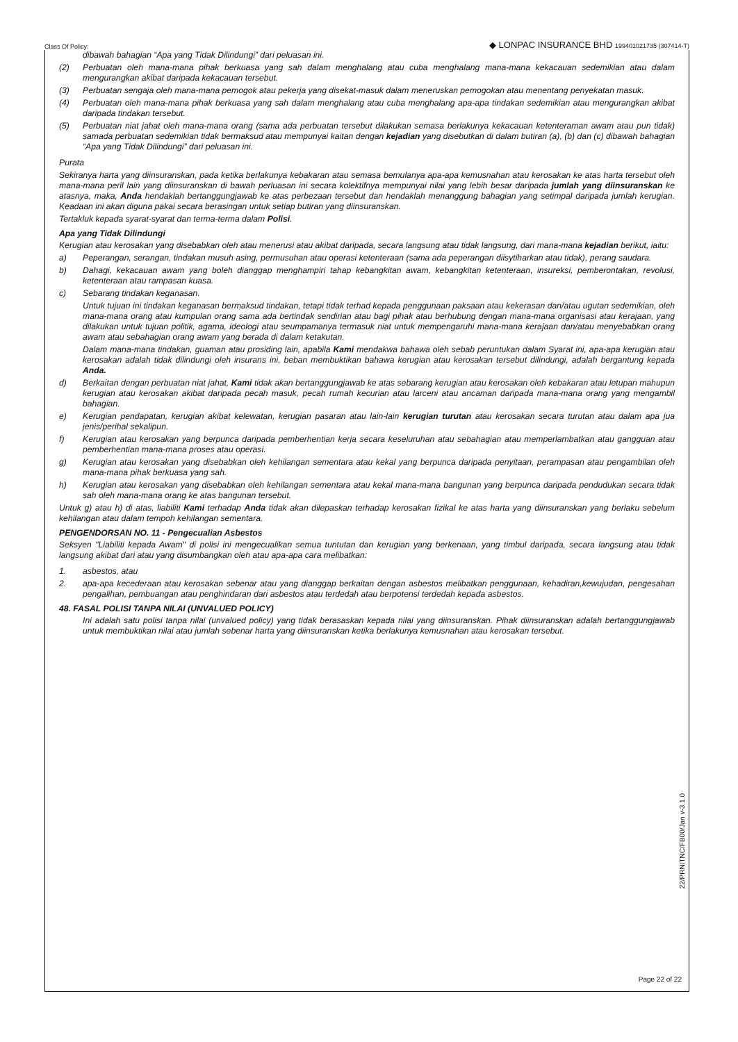Class Of Policy:
◆ LONPAC INSURANCE BHD 199401021735 (307414-T)
dibawah bahagian “Apa yang Tidak Dilindungi” dari peluasan ini.
(2) Perbuatan oleh mana-mana pihak berkuasa yang sah dalam menghalang atau cuba menghalang mana-mana kekacauan sedemikian atau dalam mengurangkan akibat daripada kekacauan tersebut.
(3) Perbuatan sengaja oleh mana-mana pemogok atau pekerja yang disekat-masuk dalam meneruskan pemogokan atau menentang penyekatan masuk.
(4) Perbuatan oleh mana-mana pihak berkuasa yang sah dalam menghalang atau cuba menghalang apa-apa tindakan sedemikian atau mengurangkan akibat daripada tindakan tersebut.
(5) Perbuatan niat jahat oleh mana-mana orang (sama ada perbuatan tersebut dilakukan semasa berlakunya kekacauan ketenteraman awam atau pun tidak) samada perbuatan sedemikian tidak bermaksud atau mempunyai kaitan dengan kejadian yang disebutkan di dalam butiran (a), (b) dan (c) dibawah bahagian “Apa yang Tidak Dilindungi” dari peluasan ini.
Purata
Sekiranya harta yang diinsuranskan, pada ketika berlakunya kebakaran atau semasa bemulanya apa-apa kemusnahan atau kerosakan ke atas harta tersebut oleh mana-mana peril lain yang diinsuranskan di bawah perluasan ini secara kolektifnya mempunyai nilai yang lebih besar daripada jumlah yang diinsuranskan ke atasnya, maka, Anda hendaklah bertanggungjawab ke atas perbezaan tersebut dan hendaklah menanggung bahagian yang setimpal daripada jumlah kerugian. Keadaan ini akan diguna pakai secara berasingan untuk setiap butiran yang diinsuranskan.
Tertakluk kepada syarat-syarat dan terma-terma dalam Polisi.
Apa yang Tidak Dilindungi
Kerugian atau kerosakan yang disebabkan oleh atau menerusi atau akibat daripada, secara langsung atau tidak langsung, dari mana-mana kejadian berikut, iaitu:
a) Peperangan, serangan, tindakan musuh asing, permusuhan atau operasi ketenteraan (sama ada peperangan diisytiharkan atau tidak), perang saudara.
b) Dahagi, kekacauan awam yang boleh dianggap menghampiri tahap kebangkitan awam, kebangkitan ketenteraan, insureksi, pemberontakan, revolusi, ketenteraan atau rampasan kuasa.
c) Sebarang tindakan keganasan.
Untuk tujuan ini tindakan keganasan bermaksud tindakan, tetapi tidak terhad kepada penggunaan paksaan atau kekerasan dan/atau ugutan sedemikian, oleh mana-mana orang atau kumpulan orang sama ada bertindak sendirian atau bagi pihak atau berhubung dengan mana-mana organisasi atau kerajaan, yang dilakukan untuk tujuan politik, agama, ideologi atau seumpamanya termasuk niat untuk mempengaruhi mana-mana kerajaan dan/atau menyebabkan orang awam atau sebahagian orang awam yang berada di dalam ketakutan.
Dalam mana-mana tindakan, guaman atau prosiding lain, apabila Kami mendakwa bahawa oleh sebab peruntukan dalam Syarat ini, apa-apa kerugian atau kerosakan adalah tidak dilindungi oleh insurans ini, beban membuktikan bahawa kerugian atau kerosakan tersebut dilindungi, adalah bergantung kepada Anda.
d) Berkaitan dengan perbuatan niat jahat, Kami tidak akan bertanggungjawab ke atas sebarang kerugian atau kerosakan oleh kebakaran atau letupan mahupun kerugian atau kerosakan akibat daripada pecah masuk, pecah rumah kecurian atau larceni atau ancaman daripada mana-mana orang yang mengambil bahagian.
e) Kerugian pendapatan, kerugian akibat kelewatan, kerugian pasaran atau lain-lain kerugian turutan atau kerosakan secara turutan atau dalam apa jua jenis/perihal sekalipun.
f) Kerugian atau kerosakan yang berpunca daripada pemberhentian kerja secara keseluruhan atau sebahagian atau memperlambatkan atau gangguan atau pemberhentian mana-mana proses atau operasi.
g) Kerugian atau kerosakan yang disebabkan oleh kehilangan sementara atau kekal yang berpunca daripada penyitaan, perampasan atau pengambilan oleh mana-mana pihak berkuasa yang sah.
h) Kerugian atau kerosakan yang disebabkan oleh kehilangan sementara atau kekal mana-mana bangunan yang berpunca daripada pendudukan secara tidak sah oleh mana-mana orang ke atas bangunan tersebut.
Untuk g) atau h) di atas, liabiliti Kami terhadap Anda tidak akan dilepaskan terhadap kerosakan fizikal ke atas harta yang diinsuranskan yang berlaku sebelum kehilangan atau dalam tempoh kehilangan sementara.
PENGENDORSAN NO. 11 - Pengecualian Asbestos
Seksyen "Liabiliti kepada Awam" di polisi ini mengecualikan semua tuntutan dan kerugian yang berkenaan, yang timbul daripada, secara langsung atau tidak langsung akibat dari atau yang disumbangkan oleh atau apa-apa cara melibatkan:
1. asbestos, atau
2. apa-apa kecederaan atau kerosakan sebenar atau yang dianggap berkaitan dengan asbestos melibatkan penggunaan, kehadiran,kewujudan, pengesahan pengalihan, pembuangan atau penghindaran dari asbestos atau terdedah atau berpotensi terdedah kepada asbestos.
48. FASAL POLISI TANPA NILAI (UNVALUED POLICY)
Ini adalah satu polisi tanpa nilai (unvalued policy) yang tidak berasaskan kepada nilai yang diinsuranskan. Pihak diinsuranskan adalah bertanggungjawab untuk membuktikan nilai atau jumlah sebenar harta yang diinsuranskan ketika berlakunya kemusnahan atau kerosakan tersebut.
22/PRN/TNC/FB00/Jan v-3.1.0
Page 22 of 22